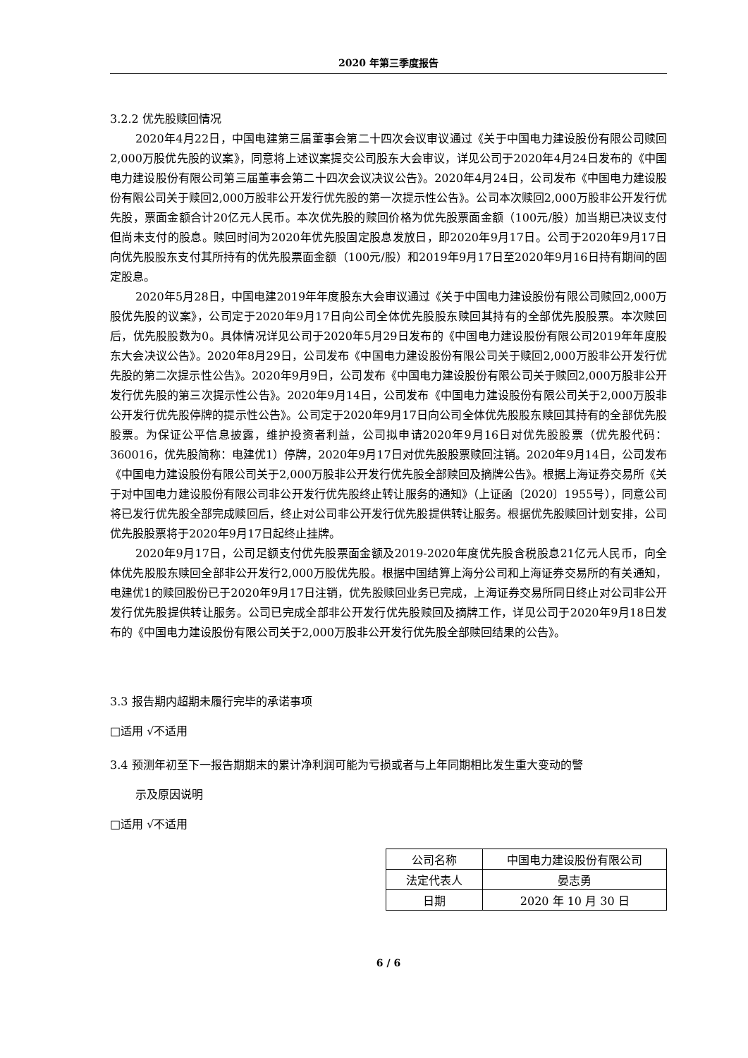2020 年第三季度报告
3.2.2 优先股赎回情况
2020年4月22日，中国电建第三届董事会第二十四次会议审议通过《关于中国电力建设股份有限公司赎回2,000万股优先股的议案》，同意将上述议案提交公司股东大会审议，详见公司于2020年4月24日发布的《中国电力建设股份有限公司第三届董事会第二十四次会议决议公告》。2020年4月24日，公司发布《中国电力建设股份有限公司关于赎回2,000万股非公开发行优先股的第一次提示性公告》。公司本次赎回2,000万股非公开发行优先股，票面金额合计20亿元人民币。本次优先股的赎回价格为优先股票面金额（100元/股）加当期已决议支付但尚未支付的股息。赎回时间为2020年优先股固定股息发放日，即2020年9月17日。公司于2020年9月17日向优先股股东支付其所持有的优先股票面金额（100元/股）和2019年9月17日至2020年9月16日持有期间的固定股息。
2020年5月28日，中国电建2019年年度股东大会审议通过《关于中国电力建设股份有限公司赎回2,000万股优先股的议案》，公司定于2020年9月17日向公司全体优先股股东赎回其持有的全部优先股股票。本次赎回后，优先股股数为0。具体情况详见公司于2020年5月29日发布的《中国电力建设股份有限公司2019年年度股东大会决议公告》。2020年8月29日，公司发布《中国电力建设股份有限公司关于赎回2,000万股非公开发行优先股的第二次提示性公告》。2020年9月9日，公司发布《中国电力建设股份有限公司关于赎回2,000万股非公开发行优先股的第三次提示性公告》。2020年9月14日，公司发布《中国电力建设股份有限公司关于2,000万股非公开发行优先股停牌的提示性公告》。公司定于2020年9月17日向公司全体优先股股东赎回其持有的全部优先股股票。为保证公平信息披露，维护投资者利益，公司拟申请2020年9月16日对优先股股票（优先股代码：360016，优先股简称：电建优1）停牌，2020年9月17日对优先股股票赎回注销。2020年9月14日，公司发布《中国电力建设股份有限公司关于2,000万股非公开发行优先股全部赎回及摘牌公告》。根据上海证券交易所《关于对中国电力建设股份有限公司非公开发行优先股终止转让服务的通知》（上证函〔2020〕1955号），同意公司将已发行优先股全部完成赎回后，终止对公司非公开发行优先股提供转让服务。根据优先股赎回计划安排，公司优先股股票将于2020年9月17日起终止挂牌。
2020年9月17日，公司足额支付优先股票面金额及2019-2020年度优先股含税股息21亿元人民币，向全体优先股股东赎回全部非公开发行2,000万股优先股。根据中国结算上海分公司和上海证券交易所的有关通知，电建优1的赎回股份已于2020年9月17日注销，优先股赎回业务已完成，上海证券交易所同日终止对公司非公开发行优先股提供转让服务。公司已完成全部非公开发行优先股赎回及摘牌工作，详见公司于2020年9月18日发布的《中国电力建设股份有限公司关于2,000万股非公开发行优先股全部赎回结果的公告》。
3.3 报告期内超期未履行完毕的承诺事项
□适用 √不适用
3.4 预测年初至下一报告期期末的累计净利润可能为亏损或者与上年同期相比发生重大变动的警
示及原因说明
□适用 √不适用
| 公司名称 | 中国电力建设股份有限公司 |
| 法定代表人 | 晏志勇 |
| 日期 | 2020 年 10 月 30 日 |
6 / 6